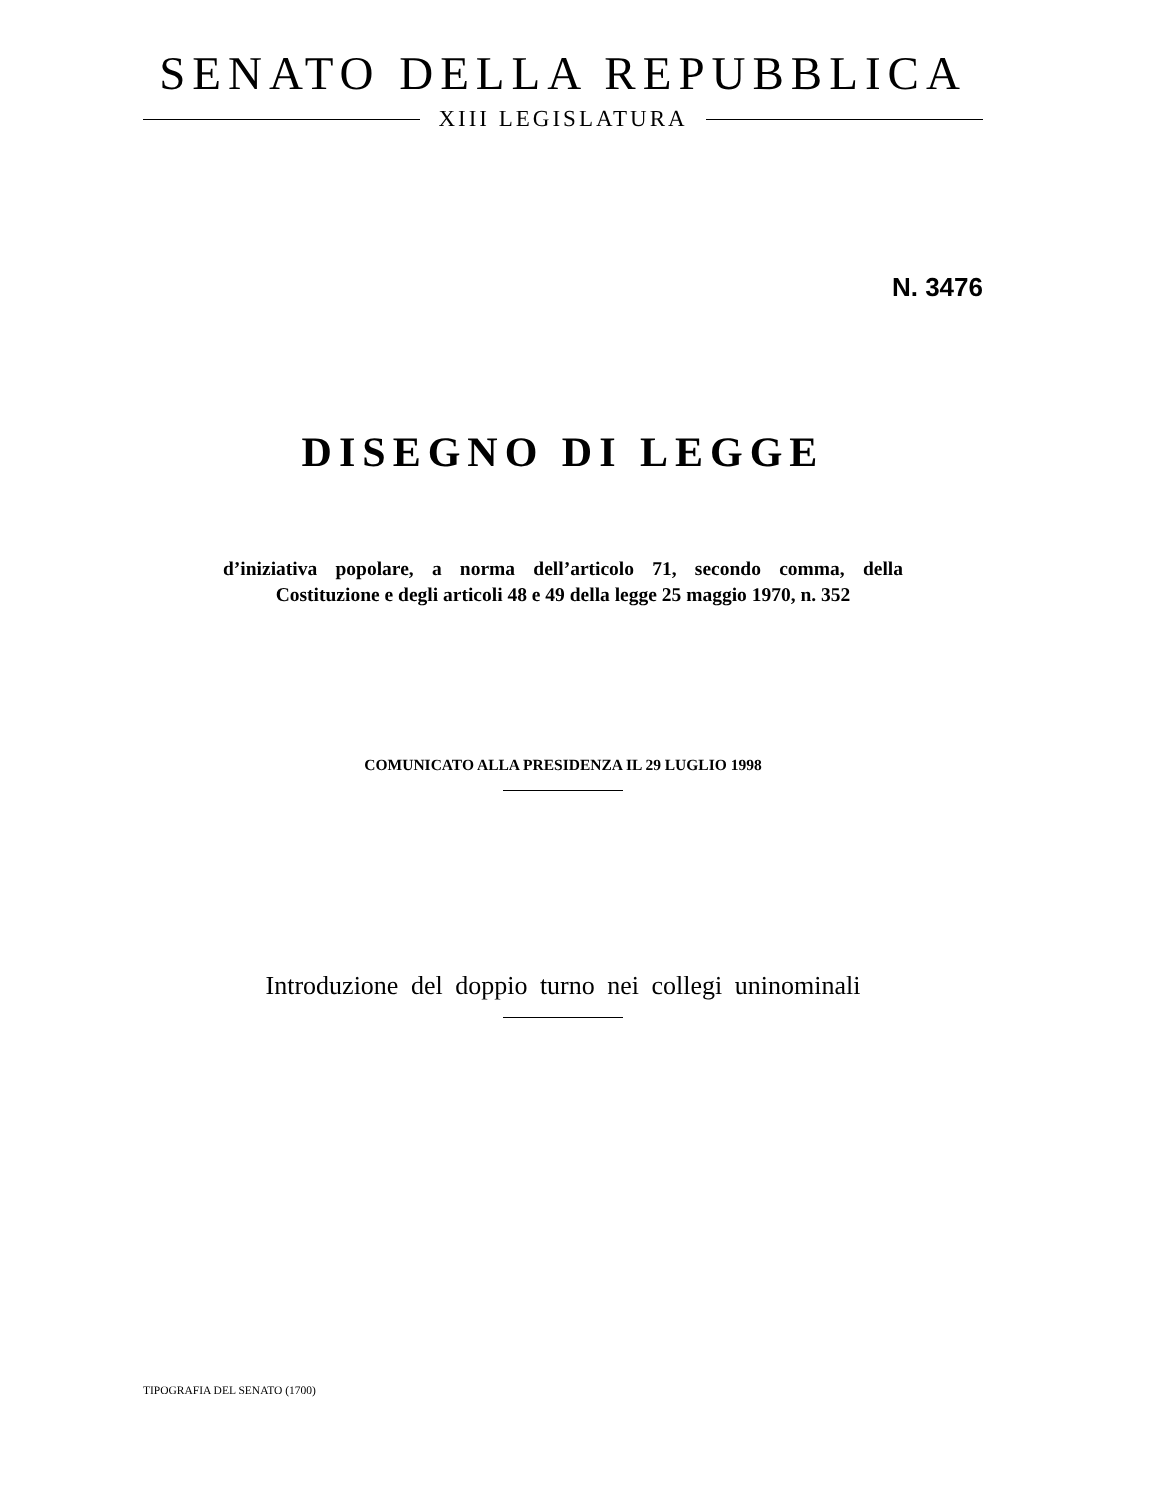SENATO DELLA REPUBBLICA
XIII LEGISLATURA
N. 3476
DISEGNO DI LEGGE
d’iniziativa popolare, a norma dell’articolo 71, secondo comma, della Costituzione e degli articoli 48 e 49 della legge 25 maggio 1970, n. 352
COMUNICATO ALLA PRESIDENZA IL 29 LUGLIO 1998
Introduzione del doppio turno nei collegi uninominali
TIPOGRAFIA DEL SENATO (1700)